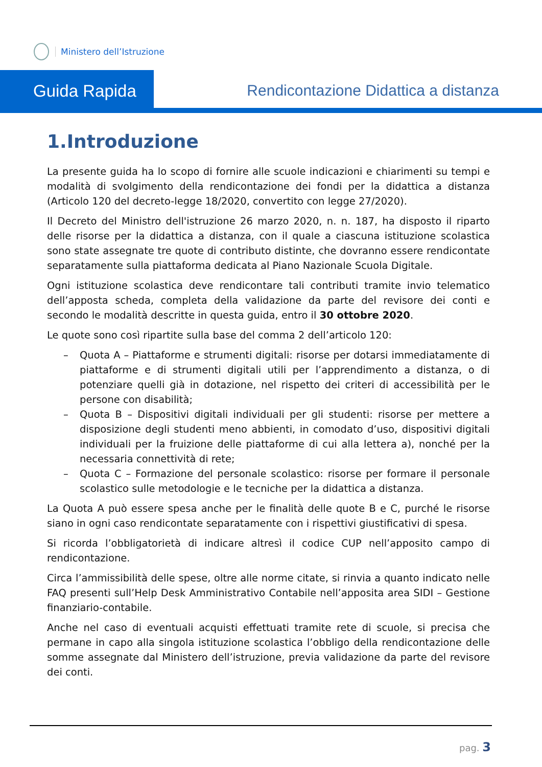Ministero dell’Istruzione
Guida Rapida
Rendicontazione Didattica a distanza
1.Introduzione
La presente guida ha lo scopo di fornire alle scuole indicazioni e chiarimenti su tempi e modalità di svolgimento della rendicontazione dei fondi per la didattica a distanza (Articolo 120 del decreto-legge 18/2020, convertito con legge 27/2020).
Il Decreto del Ministro dell'istruzione 26 marzo 2020, n. n. 187, ha disposto il riparto delle risorse per la didattica a distanza, con il quale a ciascuna istituzione scolastica sono state assegnate tre quote di contributo distinte, che dovranno essere rendicontate separatamente sulla piattaforma dedicata al Piano Nazionale Scuola Digitale.
Ogni istituzione scolastica deve rendicontare tali contributi tramite invio telematico dell’apposta scheda, completa della validazione da parte del revisore dei conti e secondo le modalità descritte in questa guida, entro il 30 ottobre 2020.
Le quote sono così ripartite sulla base del comma 2 dell’articolo 120:
– Quota A – Piattaforme e strumenti digitali: risorse per dotarsi immediatamente di piattaforme e di strumenti digitali utili per l’apprendimento a distanza, o di potenziare quelli già in dotazione, nel rispetto dei criteri di accessibilità per le persone con disabilità;
– Quota B – Dispositivi digitali individuali per gli studenti: risorse per mettere a disposizione degli studenti meno abbienti, in comodato d’uso, dispositivi digitali individuali per la fruizione delle piattaforme di cui alla lettera a), nonché per la necessaria connettività di rete;
– Quota C – Formazione del personale scolastico: risorse per formare il personale scolastico sulle metodologie e le tecniche per la didattica a distanza.
La Quota A può essere spesa anche per le finalità delle quote B e C, purché le risorse siano in ogni caso rendicontate separatamente con i rispettivi giustificativi di spesa.
Si ricorda l’obbligatorietà di indicare altresì il codice CUP nell’apposito campo di rendicontazione.
Circa l’ammissibilità delle spese, oltre alle norme citate, si rinvia a quanto indicato nelle FAQ presenti sull’Help Desk Amministrativo Contabile nell’apposita area SIDI – Gestione finanziario-contabile.
Anche nel caso di eventuali acquisti effettuati tramite rete di scuole, si precisa che permane in capo alla singola istituzione scolastica l’obbligo della rendicontazione delle somme assegnate dal Ministero dell’istruzione, previa validazione da parte del revisore dei conti.
pag. 3